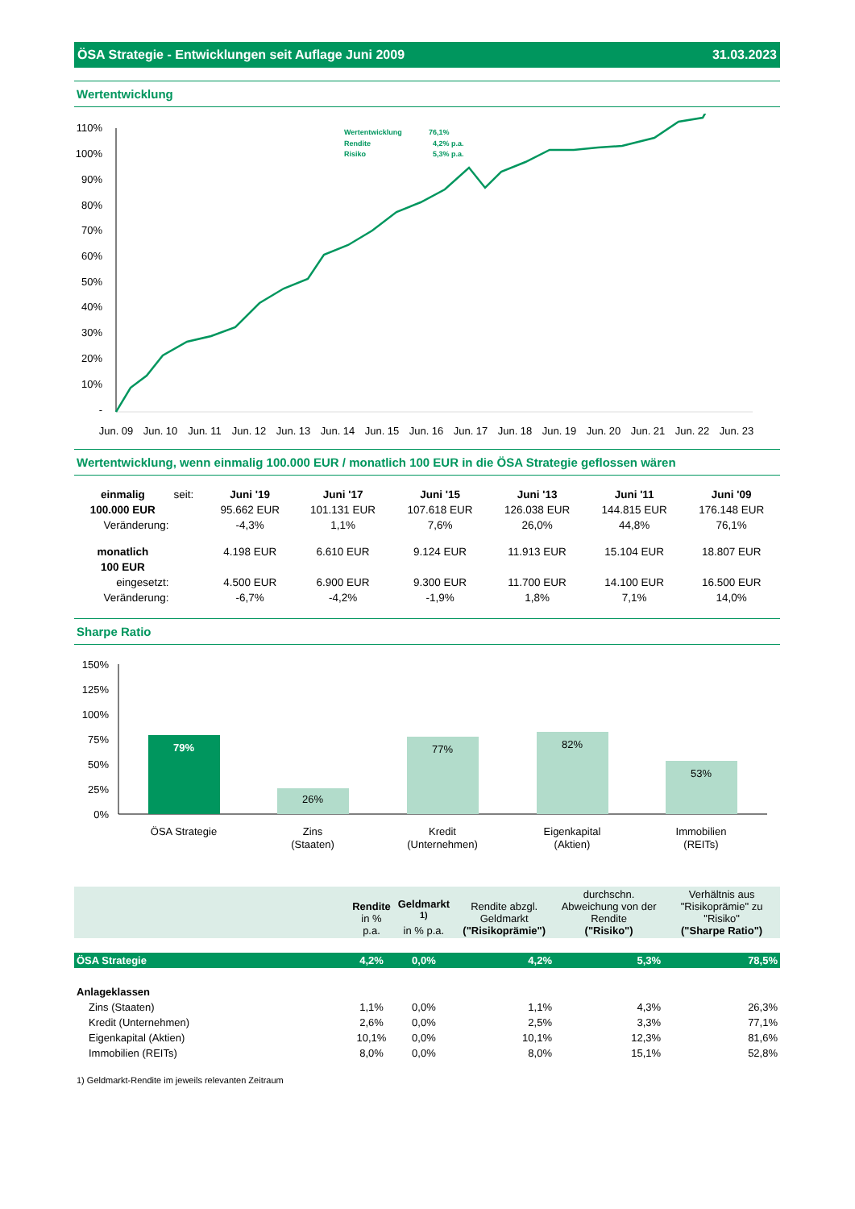ÖSA Strategie - Entwicklungen seit Auflage Juni 2009 31.03.2023
Wertentwicklung
110%
100%
90%
80%
70%
60%
50%
40%
30%
20%
10%
-
Jun. 09
Jun. 10
Jun. 11
Jun. 12
Jun. 13
Jun. 14
Jun. 15
Jun. 16
Jun. 17
Jun. 18
Jun. 19
Jun. 20
Jun. 21
Jun. 22
Jun. 23
Wertentwicklung
76,1%
Rendite
4,2% p.a.
Risiko
5,3% p.a.
Wertentwicklung, wenn einmalig 100.000 EUR / monatlich 100 EUR in die ÖSA Strategie geflossen wären
| einmalig | seit: | Juni '19 | Juni '17 | Juni '15 | Juni '13 | Juni '11 | Juni '09 |
| 100.000 EUR | | 95.662 EUR | 101.131 EUR | 107.618 EUR | 126.038 EUR | 144.815 EUR | 176.148 EUR |
| Veränderung: | | -4,3% | 1,1% | 7,6% | 26,0% | 44,8% | 76,1% |
| monatlich | | 4.198 EUR | 6.610 EUR | 9.124 EUR | 11.913 EUR | 15.104 EUR | 18.807 EUR |
| 100 EUR | | | | | | | |
| eingesetzt: | | 4.500 EUR | 6.900 EUR | 9.300 EUR | 11.700 EUR | 14.100 EUR | 16.500 EUR |
| Veränderung: | | -6,7% | -4,2% | -1,9% | 1,8% | 7,1% | 14,0% |
Sharpe Ratio
150%
125%
100%
75%
50%
25%
0%
79%
26%
77%
82%
53%
ÖSA Strategie
Zins
(Staaten)
Kredit
(Unternehmen)
Eigenkapital
(Aktien)
Immobilien
(REITs)
| | Rendite in % p.a. | Geldmarkt <sup>1)</sup> in % p.a. | Rendite abzgl. Geldmarkt ("Risikoprämie") | durchschn. Abweichung von der Rendite ("Risiko") | Verhältnis aus "Risikoprämie" zu "Risiko" ("Sharpe Ratio") |
| --- | --- | --- | --- | --- | --- |
| ÖSA Strategie | 4,2% | 0,0% | 4,2% | 5,3% | 78,5% |
| Anlageklassen | | | | | |
| Zins (Staaten) | 1,1% | 0,0% | 1,1% | 4,3% | 26,3% |
| Kredit (Unternehmen) | 2,6% | 0,0% | 2,5% | 3,3% | 77,1% |
| Eigenkapital (Aktien) | 10,1% | 0,0% | 10,1% | 12,3% | 81,6% |
| Immobilien (REITs) | 8,0% | 0,0% | 8,0% | 15,1% | 52,8% |
1) Geldmarkt-Rendite im jeweils relevanten Zeitraum